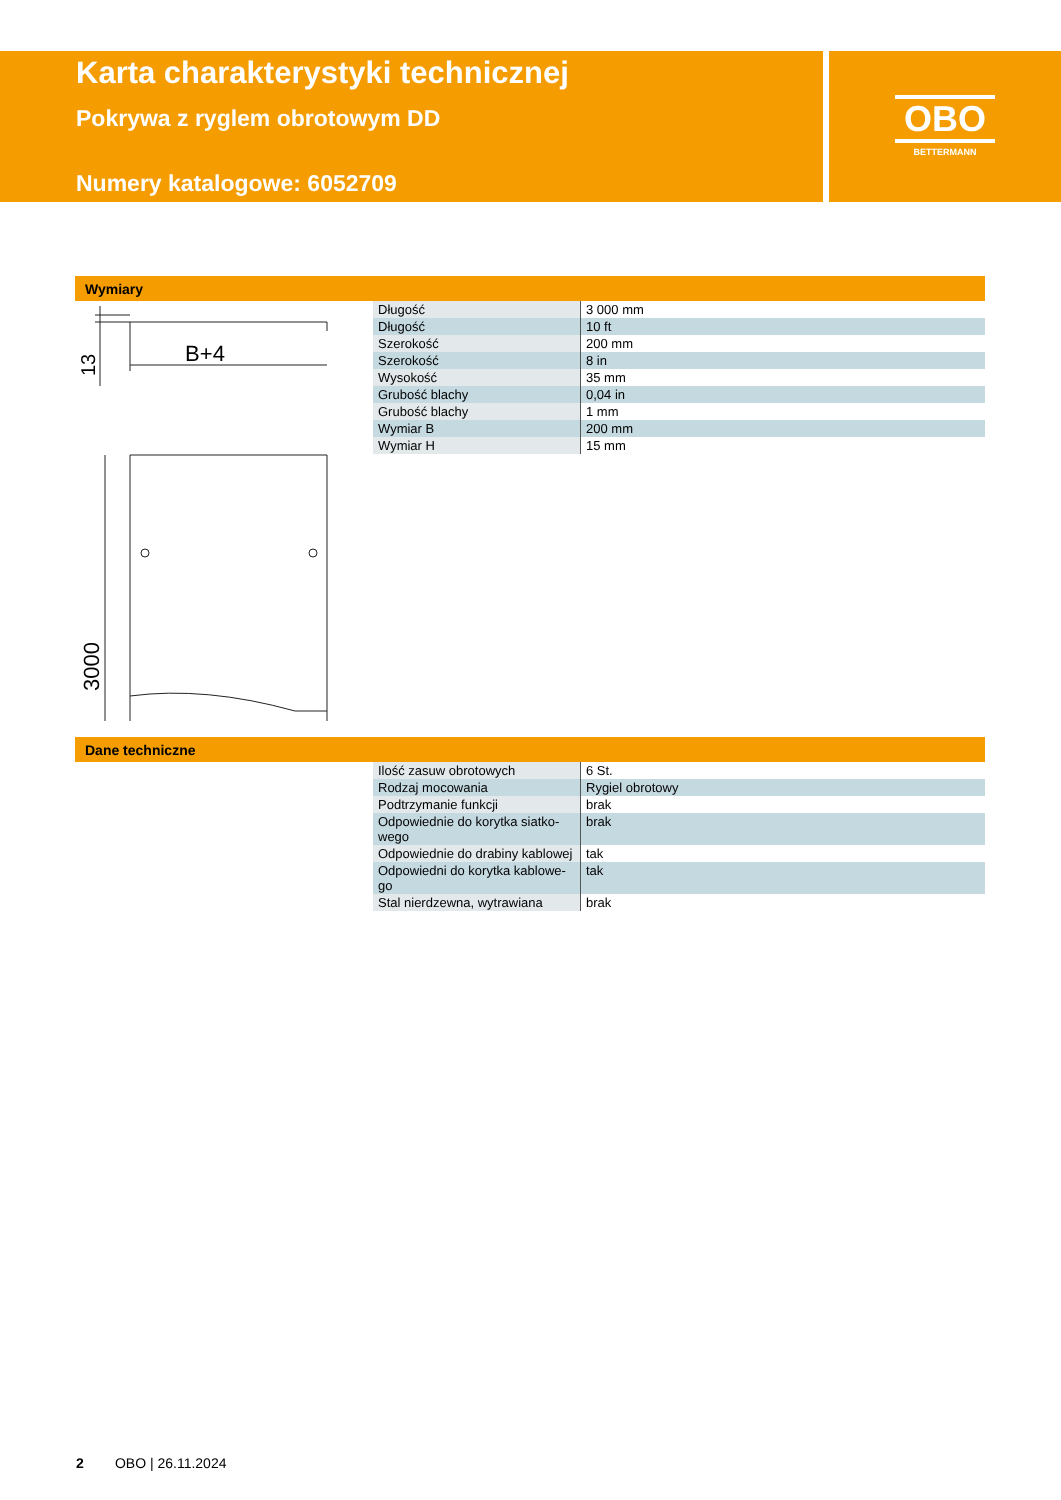Karta charakterystyki technicznej
Pokrywa z ryglem obrotowym DD
Numery katalogowe: 6052709
OBO
BETTERMANN
Wymiary
B+4
13
3000
| Długość | 3 000 mm |
| Długość | 10 ft |
| Szerokość | 200 mm |
| Szerokość | 8 in |
| Wysokość | 35 mm |
| Grubość blachy | 0,04 in |
| Grubość blachy | 1 mm |
| Wymiar B | 200 mm |
| Wymiar H | 15 mm |
Dane techniczne
| Ilość zasuw obrotowych | 6 St. |
| Rodzaj mocowania | Rygiel obrotowy |
| Podtrzymanie funkcji | brak |
| Odpowiednie do korytka siatko- wego | brak |
| Odpowiednie do drabiny kablowej | tak |
| Odpowiedni do korytka kablowe- go | tak |
| Stal nierdzewna, wytrawiana | brak |
2 OBO | 26.11.2024